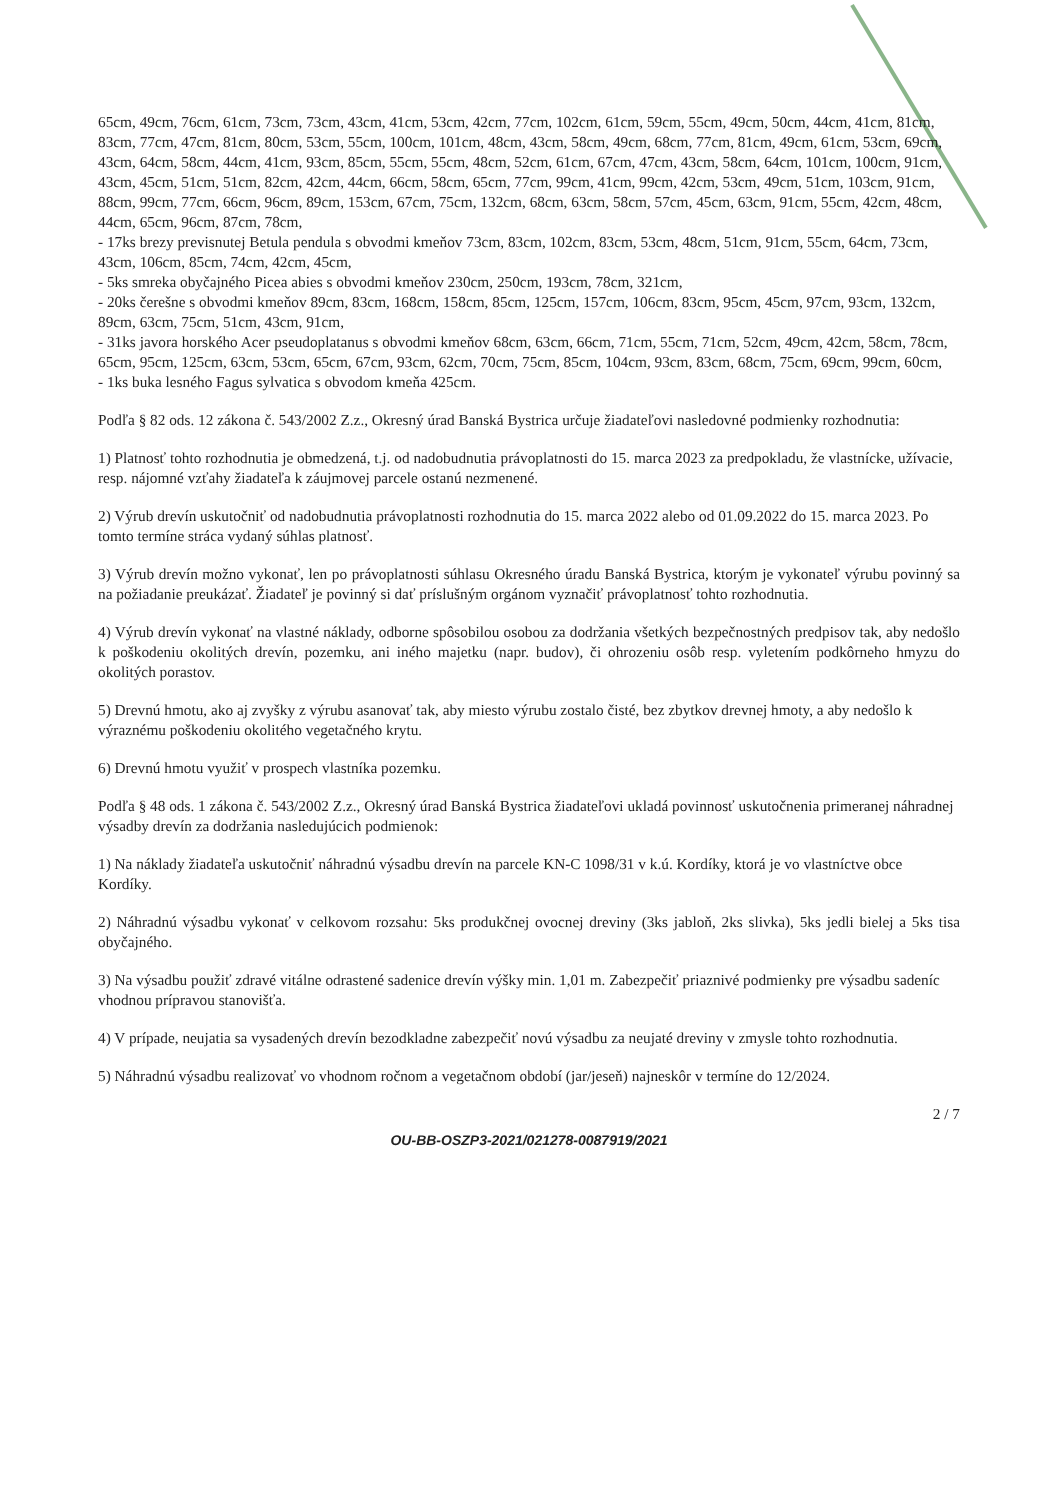65cm, 49cm, 76cm, 61cm, 73cm, 73cm, 43cm, 41cm, 53cm, 42cm, 77cm, 102cm, 61cm, 59cm, 55cm, 49cm, 50cm, 44cm, 41cm, 81cm, 83cm, 77cm, 47cm, 81cm, 80cm, 53cm, 55cm, 100cm, 101cm, 48cm, 43cm, 58cm, 49cm, 68cm, 77cm, 81cm, 49cm, 61cm, 53cm, 69cm, 43cm, 64cm, 58cm, 44cm, 41cm, 93cm, 85cm, 55cm, 55cm, 48cm, 52cm, 61cm, 67cm, 47cm, 43cm, 58cm, 64cm, 101cm, 100cm, 91cm, 43cm, 45cm, 51cm, 51cm, 82cm, 42cm, 44cm, 66cm, 58cm, 65cm, 77cm, 99cm, 41cm, 99cm, 42cm, 53cm, 49cm, 51cm, 103cm, 91cm, 88cm, 99cm, 77cm, 66cm, 96cm, 89cm, 153cm, 67cm, 75cm, 132cm, 68cm, 63cm, 58cm, 57cm, 45cm, 63cm, 91cm, 55cm, 42cm, 48cm, 44cm, 65cm, 96cm, 87cm, 78cm,
- 17ks brezy previsnutej Betula pendula s obvodmi kmeňov 73cm, 83cm, 102cm, 83cm, 53cm, 48cm, 51cm, 91cm, 55cm, 64cm, 73cm, 43cm, 106cm, 85cm, 74cm, 42cm, 45cm,
- 5ks smreka obyčajného Picea abies s obvodmi kmeňov 230cm, 250cm, 193cm, 78cm, 321cm,
- 20ks čerešne s obvodmi kmeňov 89cm, 83cm, 168cm, 158cm, 85cm, 125cm, 157cm, 106cm, 83cm, 95cm, 45cm, 97cm, 93cm, 132cm, 89cm, 63cm, 75cm, 51cm, 43cm, 91cm,
- 31ks javora horského Acer pseudoplatanus s obvodmi kmeňov 68cm, 63cm, 66cm, 71cm, 55cm, 71cm, 52cm, 49cm, 42cm, 58cm, 78cm, 65cm, 95cm, 125cm, 63cm, 53cm, 65cm, 67cm, 93cm, 62cm, 70cm, 75cm, 85cm, 104cm, 93cm, 83cm, 68cm, 75cm, 69cm, 99cm, 60cm,
- 1ks buka lesného Fagus sylvatica s obvodom kmeňa 425cm.
Podľa § 82 ods. 12 zákona č. 543/2002 Z.z., Okresný úrad Banská Bystrica určuje žiadateľovi nasledovné podmienky rozhodnutia:
1) Platnosť tohto rozhodnutia je obmedzená, t.j. od nadobudnutia právoplatnosti do 15. marca 2023 za predpokladu, že vlastnícke, užívacie, resp. nájomné vzťahy žiadateľa k záujmovej parcele ostanú nezmenené.
2) Výrub drevín uskutočniť od nadobudnutia právoplatnosti rozhodnutia do 15. marca 2022 alebo od 01.09.2022 do 15. marca 2023. Po tomto termíne stráca vydaný súhlas platnosť.
3) Výrub drevín možno vykonať, len po právoplatnosti súhlasu Okresného úradu Banská Bystrica, ktorým je vykonateľ výrubu povinný sa na požiadanie preukázať. Žiadateľ je povinný si dať príslušným orgánom vyznačiť právoplatnosť tohto rozhodnutia.
4) Výrub drevín vykonať na vlastné náklady, odborne spôsobilou osobou za dodržania všetkých bezpečnostných predpisov tak, aby nedošlo k poškodeniu okolitých drevín, pozemku, ani iného majetku (napr. budov), či ohrozeniu osôb resp. vyletením podkôrneho hmyzu do okolitých porastov.
5) Drevnú hmotu, ako aj zvyšky z výrubu asanovať tak, aby miesto výrubu zostalo čisté, bez zbytkov drevnej hmoty, a aby nedošlo k výraznému poškodeniu okolitého vegetačného krytu.
6) Drevnú hmotu využiť v prospech vlastníka pozemku.
Podľa § 48 ods. 1 zákona č. 543/2002 Z.z., Okresný úrad Banská Bystrica žiadateľovi ukladá povinnosť uskutočnenia primeranej náhradnej výsadby drevín za dodržania nasledujúcich podmienok:
1) Na náklady žiadateľa uskutočniť náhradnú výsadbu drevín na parcele KN-C 1098/31 v k.ú. Kordíky, ktorá je vo vlastníctve obce Kordíky.
2) Náhradnú výsadbu vykonať v celkovom rozsahu: 5ks produkčnej ovocnej dreviny (3ks jabloň, 2ks slivka), 5ks jedli bielej a 5ks tisa obyčajného.
3) Na výsadbu použiť zdravé vitálne odrastené sadenice drevín výšky min. 1,01 m. Zabezpečiť priaznivé podmienky pre výsadbu sadeníc vhodnou prípravou stanovišťa.
4) V prípade, neujatia sa vysadených drevín bezodkladne zabezpečiť novú výsadbu za neujaté dreviny v zmysle tohto rozhodnutia.
5) Náhradnú výsadbu realizovať vo vhodnom ročnom a vegetačnom období (jar/jeseň) najneskôr v termíne do 12/2024.
2 / 7
OU-BB-OSZP3-2021/021278-0087919/2021